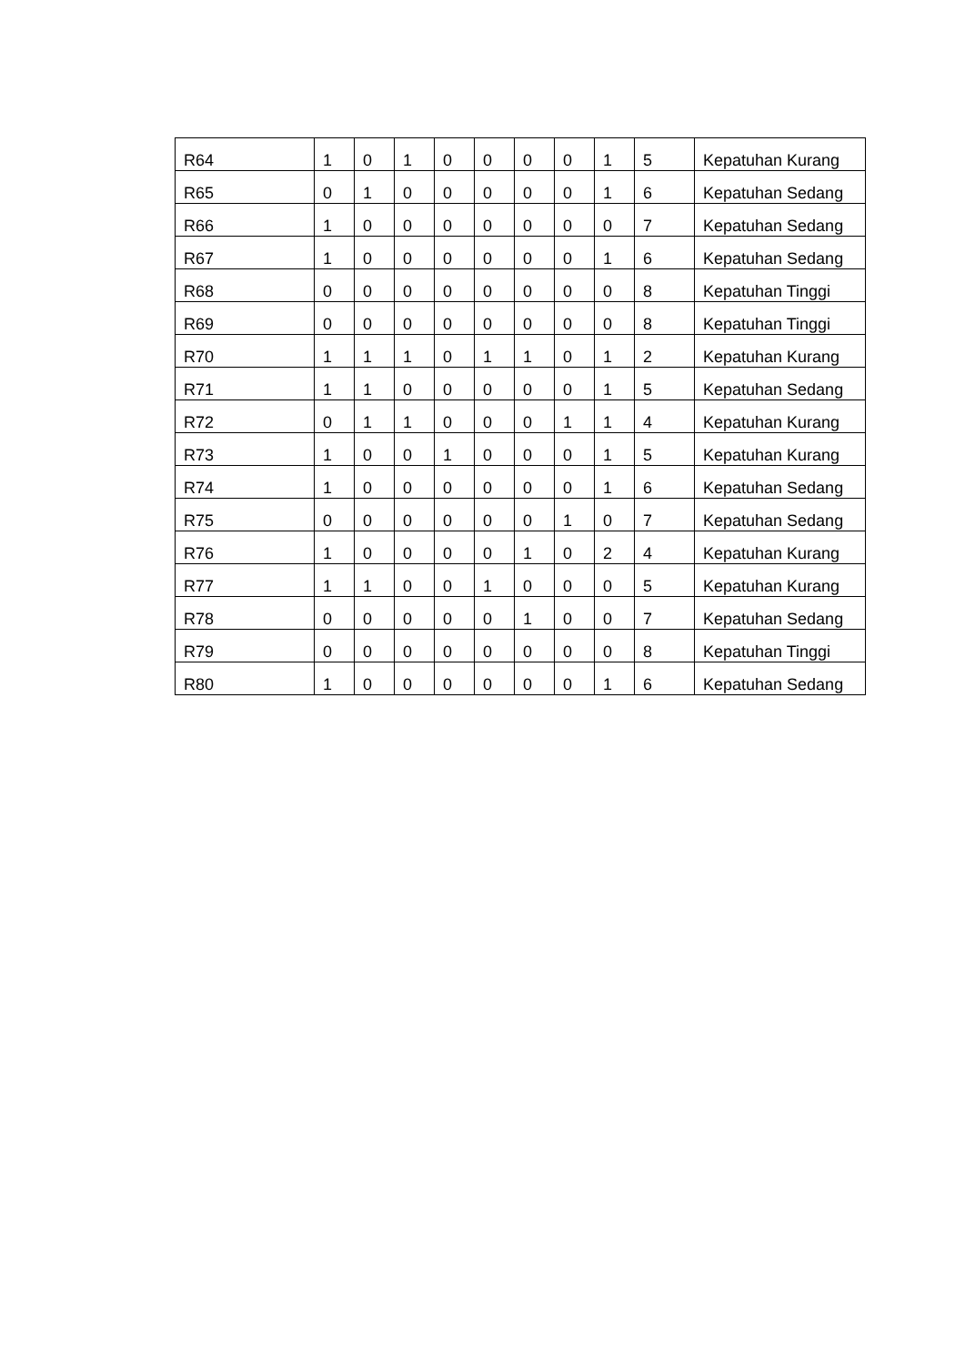| R64 | 1 | 0 | 1 | 0 | 0 | 0 | 0 | 1 | 5 | Kepatuhan Kurang |
| R65 | 0 | 1 | 0 | 0 | 0 | 0 | 0 | 1 | 6 | Kepatuhan Sedang |
| R66 | 1 | 0 | 0 | 0 | 0 | 0 | 0 | 0 | 7 | Kepatuhan Sedang |
| R67 | 1 | 0 | 0 | 0 | 0 | 0 | 0 | 1 | 6 | Kepatuhan Sedang |
| R68 | 0 | 0 | 0 | 0 | 0 | 0 | 0 | 0 | 8 | Kepatuhan Tinggi |
| R69 | 0 | 0 | 0 | 0 | 0 | 0 | 0 | 0 | 8 | Kepatuhan Tinggi |
| R70 | 1 | 1 | 1 | 0 | 1 | 1 | 0 | 1 | 2 | Kepatuhan Kurang |
| R71 | 1 | 1 | 0 | 0 | 0 | 0 | 0 | 1 | 5 | Kepatuhan Sedang |
| R72 | 0 | 1 | 1 | 0 | 0 | 0 | 1 | 1 | 4 | Kepatuhan Kurang |
| R73 | 1 | 0 | 0 | 1 | 0 | 0 | 0 | 1 | 5 | Kepatuhan Kurang |
| R74 | 1 | 0 | 0 | 0 | 0 | 0 | 0 | 1 | 6 | Kepatuhan Sedang |
| R75 | 0 | 0 | 0 | 0 | 0 | 0 | 1 | 0 | 7 | Kepatuhan Sedang |
| R76 | 1 | 0 | 0 | 0 | 0 | 1 | 0 | 2 | 4 | Kepatuhan Kurang |
| R77 | 1 | 1 | 0 | 0 | 1 | 0 | 0 | 0 | 5 | Kepatuhan Kurang |
| R78 | 0 | 0 | 0 | 0 | 0 | 1 | 0 | 0 | 7 | Kepatuhan Sedang |
| R79 | 0 | 0 | 0 | 0 | 0 | 0 | 0 | 0 | 8 | Kepatuhan Tinggi |
| R80 | 1 | 0 | 0 | 0 | 0 | 0 | 0 | 1 | 6 | Kepatuhan Sedang |